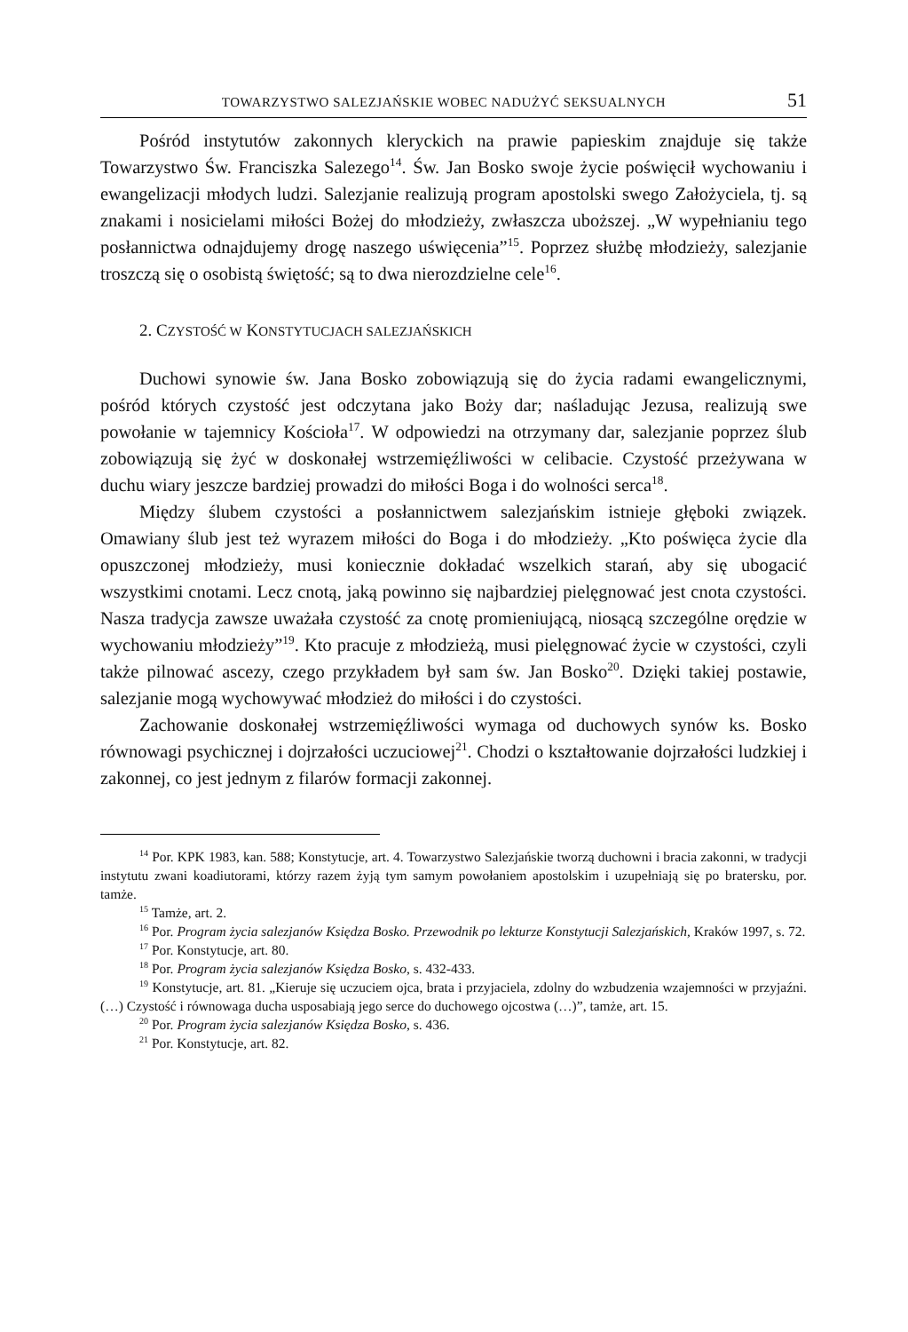TOWARZYSTWO SALEZJAŃSKIE WOBEC NADUŻYĆ SEKSUALNYCH 51
Pośród instytutów zakonnych kleryckich na prawie papieskim znajduje się także Towarzystwo Św. Franciszka Salezego<sup>14</sup>. Św. Jan Bosko swoje życie poświęcił wychowaniu i ewangelizacji młodych ludzi. Salezjanie realizują program apostolski swego Założyciela, tj. są znakami i nosicielami miłości Bożej do młodzieży, zwłaszcza uboższej. „W wypełnianiu tego posłannictwa odnajdujemy drogę naszego uświęcenia”<sup>15</sup>. Poprzez służbę młodzieży, salezjanie troszczą się o osobistą świętość; są to dwa nierozdzielne cele<sup>16</sup>.
2. CZYSTOŚĆ W KONSTYTUCJACH SALEZJAŃSKICH
Duchowi synowie św. Jana Bosko zobowiązują się do życia radami ewangelicznymi, pośród których czystość jest odczytana jako Boży dar; naśladując Jezusa, realizują swe powołanie w tajemnicy Kościoła<sup>17</sup>. W odpowiedzi na otrzymany dar, salezjanie poprzez ślub zobowiązują się żyć w doskonałej wstrzemięźliwości w celibacie. Czystość przeżywana w duchu wiary jeszcze bardziej prowadzi do miłości Boga i do wolności serca<sup>18</sup>.
Między ślubem czystości a posłannictwem salezjańskim istnieje głęboki związek. Omawiany ślub jest też wyrazem miłości do Boga i do młodzieży. „Kto poświęca życie dla opuszczonej młodzieży, musi koniecznie dokładać wszelkich starań, aby się ubogacić wszystkimi cnotami. Lecz cnotą, jaką powinno się najbardziej pielęgnować jest cnota czystości. Nasza tradycja zawsze uważała czystość za cnotę promieniującą, niosącą szczególne orędzie w wychowaniu młodzieży”<sup>19</sup>. Kto pracuje z młodzieżą, musi pielęgnować życie w czystości, czyli także pilnować ascezy, czego przykładem był sam św. Jan Bosko<sup>20</sup>. Dzięki takiej postawie, salezjanie mogą wychowywać młodzież do miłości i do czystości.
Zachowanie doskonałej wstrzemięźliwości wymaga od duchowych synów ks. Bosko równowagi psychicznej i dojrzałości uczuciowej<sup>21</sup>. Chodzi o kształtowanie dojrzałości ludzkiej i zakonnej, co jest jednym z filarów formacji zakonnej.
<sup>14</sup> Por. KPK 1983, kan. 588; Konstytucje, art. 4. Towarzystwo Salezjańskie tworzą duchowni i bracia zakonni, w tradycji instytutu zwani koadiutorami, którzy razem żyją tym samym powołaniem apostolskim i uzupełniają się po bratersku, por. tamże.
<sup>15</sup> Tamże, art. 2.
<sup>16</sup> Por. Program życia salezjanów Księdza Bosko. Przewodnik po lekturze Konstytucji Salezjańskich, Kraków 1997, s. 72.
<sup>17</sup> Por. Konstytucje, art. 80.
<sup>18</sup> Por. Program życia salezjanów Księdza Bosko, s. 432-433.
<sup>19</sup> Konstytucje, art. 81. „Kieruje się uczuciem ojca, brata i przyjaciela, zdolny do wzbudzenia wzajemności w przyjaźni. (…) Czystość i równowaga ducha usposabiają jego serce do duchowego ojcostwa (…)”, tamże, art. 15.
<sup>20</sup> Por. Program życia salezjanów Księdza Bosko, s. 436.
<sup>21</sup> Por. Konstytucje, art. 82.